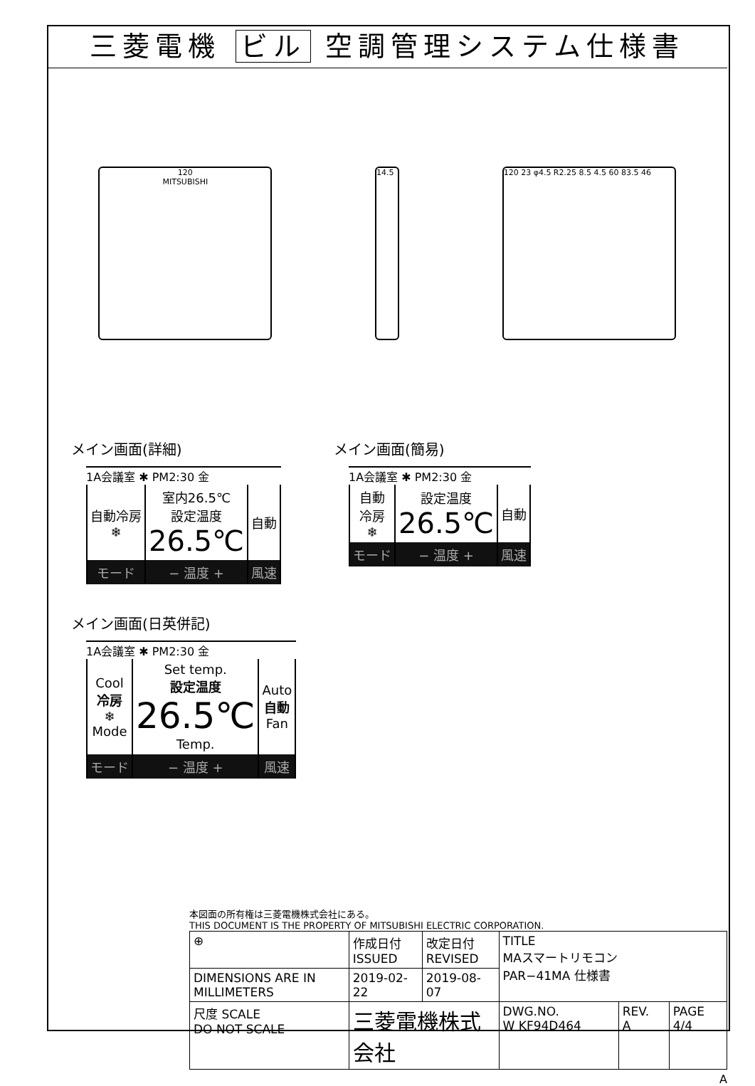三菱電機 ビル 空調管理システム仕様書
120
MITSUBISHI
14.5 120 23 φ4.5 R2.25 8.5 4.5 60 83.5 46
メイン画面(詳細)
1A会議室 ✱ PM2:30 金
| 自動冷房 ❄ | 室内26.5℃ 設定温度 26.5℃ | 自動 |
| モード | − 温度 + | 風速 |
メイン画面(簡易)
1A会議室 ✱ PM2:30 金
| 自動 冷房 ❄ | 設定温度 26.5℃ | 自動 |
| モード | − 温度 + | 風速 |
メイン画面(日英併記)
1A会議室 ✱ PM2:30 金
| Cool 冷房 ❄ Mode | Set temp. 設定温度 26.5℃ Temp. | Auto 自動 Fan |
| モード | − 温度 + | 風速 |
本図面の所有権は三菱電機株式会社にある。
THIS DOCUMENT IS THE PROPERTY OF MITSUBISHI ELECTRIC CORPORATION.
| ⊕ | 作成日付 ISSUED | 改定日付 REVISED | TITLE MAスマートリモコン PAR−41MA 仕様書 | | |
| DIMENSIONS ARE IN MILLIMETERS | 2019-02-22 | 2019-08-07 | | | |
| 尺度 SCALE DO NOT SCALE | 三菱電機株式会社 | | DWG.NO. W KF94D464 | REV. A | PAGE 4/4 |
A